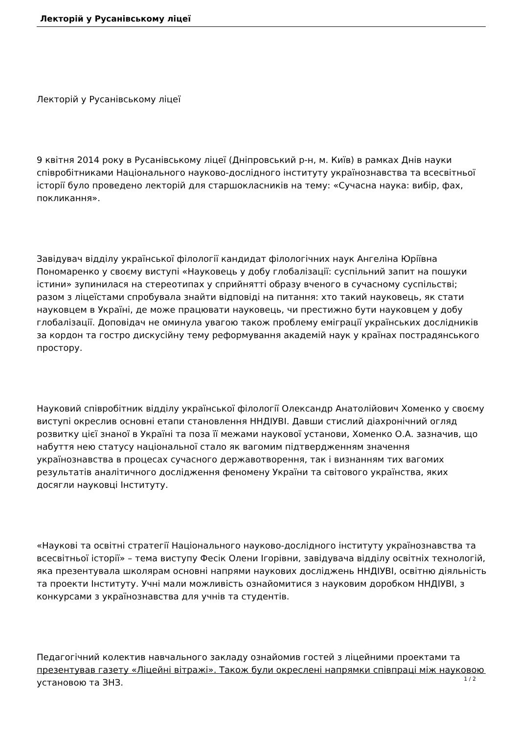Лекторій у Русанівському ліцеї
Лекторій у Русанівському ліцеї
9 квітня 2014 року в Русанівському ліцеї (Дніпровський р-н, м. Київ) в рамках Днів науки співробітниками Національного науково-дослідного інституту українознавства та всесвітньої історії було проведено лекторій для старшокласників на тему: «Сучасна наука: вибір, фах, покликання».
Завідувач відділу української філології кандидат філологічних наук Ангеліна Юріївна Пономаренко у своєму виступі «Науковець у добу глобалізації: суспільний запит на пошуки істини» зупинилася на стереотипах у сприйнятті образу вченого в сучасному суспільстві; разом з ліцеїстами спробувала знайти відповіді на питання: хто такий науковець, як стати науковцем в Україні, де може працювати науковець, чи престижно бути науковцем у добу глобалізації. Доповідач не оминула увагою також проблему еміграції українських дослідників за кордон та гостро дискусійну тему реформування академій наук у країнах пострадянського простору.
Науковий співробітник відділу української філології Олександр Анатолійович Хоменко у своєму виступі окреслив основні етапи становлення ННДІУВІ. Давши стислий діахронічний огляд розвитку цієї знаної в Україні та поза її межами наукової установи, Хоменко О.А. зазначив, що набуття нею статусу національної стало як вагомим підтвердженням значення українознавства в процесах сучасного державотворення, так і визнанням тих вагомих результатів аналітичного дослідження феномену України та світового українства, яких досягли науковці Інституту.
«Наукові та освітні стратегії Національного науково-дослідного інституту українознавства та всесвітньої історії» – тема виступу Фесік Олени Ігорівни, завідувача відділу освітніх технологій, яка презентувала школярам основні напрями наукових досліджень ННДІУВІ, освітню діяльність та проекти Інституту. Учні мали можливість ознайомитися з науковим доробком ННДІУВІ, з конкурсами з українознавства для учнів та студентів.
Педагогічний колектив навчального закладу ознайомив гостей з ліцейними проектами та презентував газету «Ліцейні вітражі». Також були окреслені напрямки співпраці між науковою установою та ЗНЗ.
1 / 2